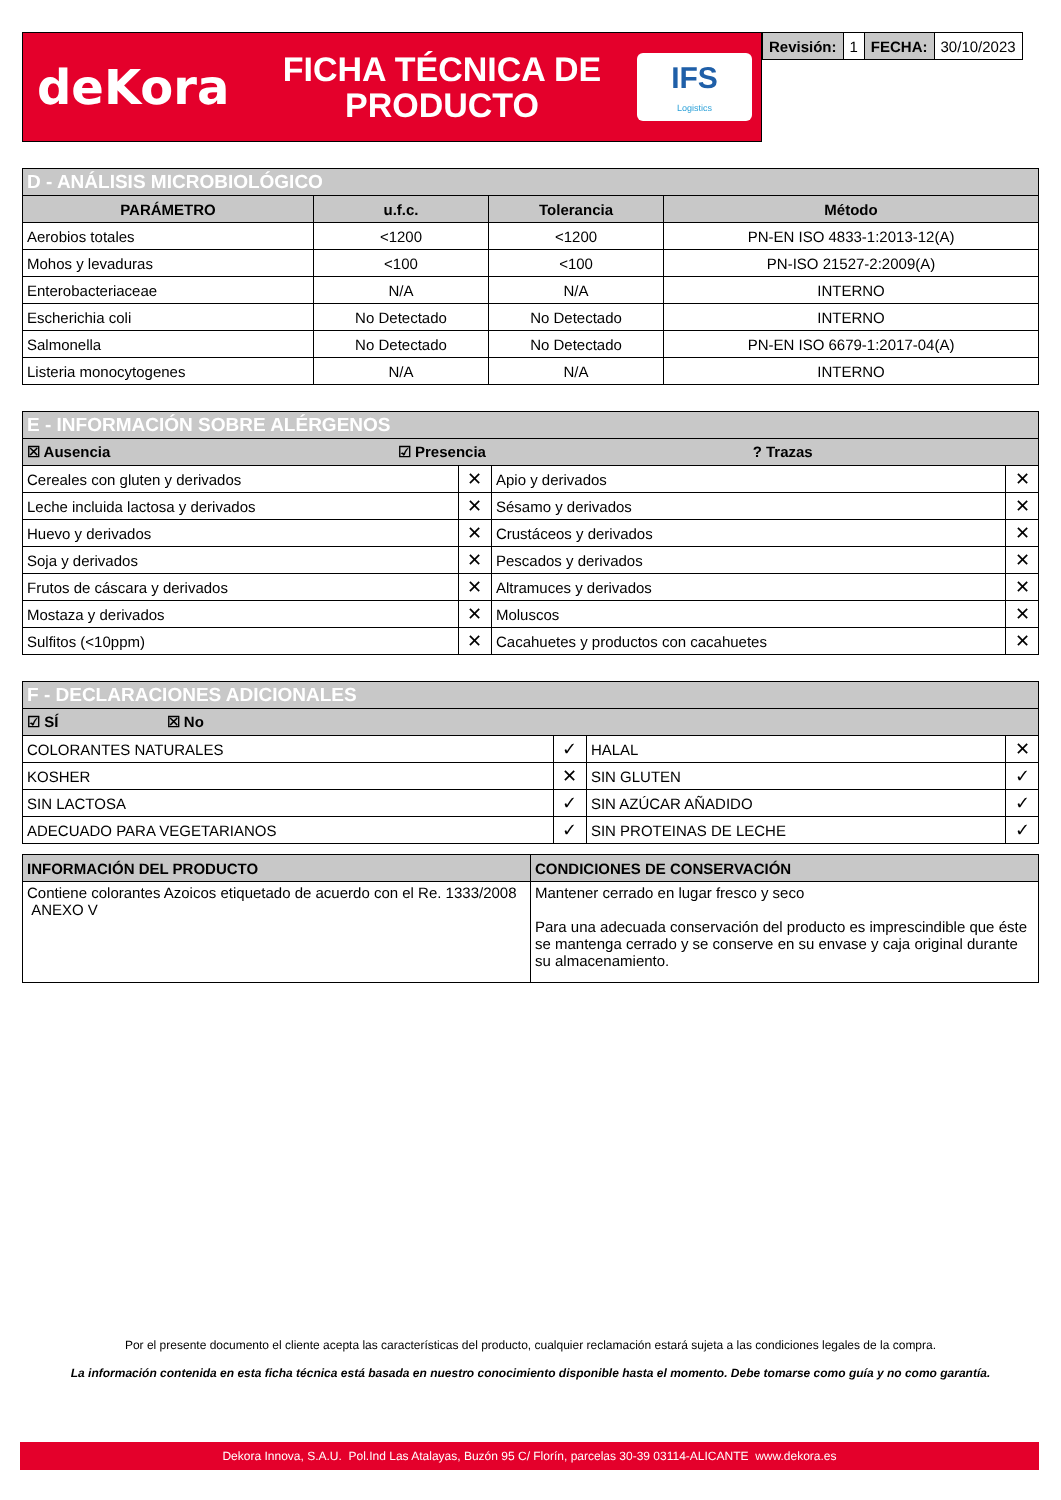deKora
FICHA TÉCNICA DE PRODUCTO
IFS
Logistics
| Revisión: | 1 | FECHA: | 30/10/2023 |
| D - ANÁLISIS MICROBIOLÓGICO | | | |
| --- | --- | --- | --- |
| PARÁMETRO | u.f.c. | Tolerancia | Método |
| Aerobios totales | <1200 | <1200 | PN-EN ISO 4833-1:2013-12(A) |
| Mohos y levaduras | <100 | <100 | PN-ISO 21527-2:2009(A) |
| Enterobacteriaceae | N/A | N/A | INTERNO |
| Escherichia coli | No Detectado | No Detectado | INTERNO |
| Salmonella | No Detectado | No Detectado | PN-EN ISO 6679-1:2017-04(A) |
| Listeria monocytogenes | N/A | N/A | INTERNO |
| E - INFORMACIÓN SOBRE ALÉRGENOS | | | |
| --- | --- | --- | --- |
| ☒ Ausencia ☑ Presencia ? Trazas | | | |
| Cereales con gluten y derivados | ✕ | Apio y derivados | ✕ |
| Leche incluida lactosa y derivados | ✕ | Sésamo y derivados | ✕ |
| Huevo y derivados | ✕ | Crustáceos y derivados | ✕ |
| Soja y derivados | ✕ | Pescados y derivados | ✕ |
| Frutos de cáscara y derivados | ✕ | Altramuces y derivados | ✕ |
| Mostaza y derivados | ✕ | Moluscos | ✕ |
| Sulfitos (<10ppm) | ✕ | Cacahuetes y productos con cacahuetes | ✕ |
| F - DECLARACIONES ADICIONALES | | | |
| --- | --- | --- | --- |
| ☑ SÍ ☒ No | | | |
| COLORANTES NATURALES | ✓ | HALAL | ✕ |
| KOSHER | ✕ | SIN GLUTEN | ✓ |
| SIN LACTOSA | ✓ | SIN AZÚCAR AÑADIDO | ✓ |
| ADECUADO PARA VEGETARIANOS | ✓ | SIN PROTEINAS DE LECHE | ✓ |
| INFORMACIÓN DEL PRODUCTO | CONDICIONES DE CONSERVACIÓN |
| --- | --- |
| Contiene colorantes Azoicos etiquetado de acuerdo con el Re. 1333/2008 ANEXO V | Mantener cerrado en lugar fresco y seco Para una adecuada conservación del producto es imprescindible que éste se mantenga cerrado y se conserve en su envase y caja original durante su almacenamiento. |
Por el presente documento el cliente acepta las características del producto, cualquier reclamación estará sujeta a las condiciones legales de la compra.
La información contenida en esta ficha técnica está basada en nuestro conocimiento disponible hasta el momento. Debe tomarse como guía y no como garantía.
Dekora Innova, S.A.U. Pol.Ind Las Atalayas, Buzón 95 C/ Florín, parcelas 30-39 03114-ALICANTE www.dekora.es